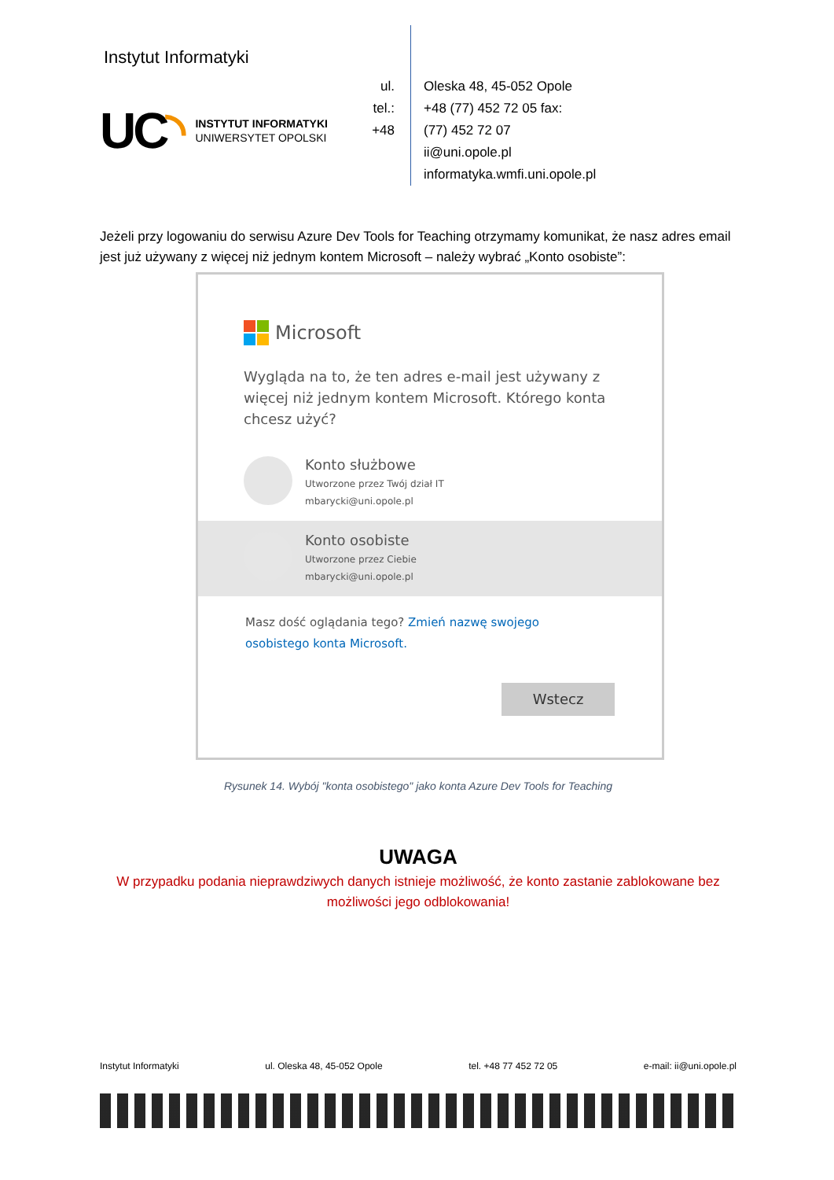Instytut Informatyki
UC◝
INSTYTUT INFORMATYKI
UNIWERSYTET OPOLSKI
ul.
tel.:
+48
Oleska 48, 45-052 Opole
+48 (77) 452 72 05 fax:
(77) 452 72 07
ii@uni.opole.pl
informatyka.wmfi.uni.opole.pl
Jeżeli przy logowaniu do serwisu Azure Dev Tools for Teaching otrzymamy komunikat, że nasz adres email jest już używany z więcej niż jednym kontem Microsoft – należy wybrać „Konto osobiste”:
Microsoft
Wygląda na to, że ten adres e-mail jest używany z więcej niż jednym kontem Microsoft. Którego konta chcesz użyć?
Konto służbowe
Utworzone przez Twój dział IT
mbarycki@uni.opole.pl
Konto osobiste
Utworzone przez Ciebie
mbarycki@uni.opole.pl
Masz dość oglądania tego? Zmień nazwę swojego osobistego konta Microsoft.
Wstecz
Rysunek 14. Wybój "konta osobistego" jako konta Azure Dev Tools for Teaching
UWAGA
W przypadku podania nieprawdziwych danych istnieje możliwość, że konto zastanie zablokowane bez możliwości jego odblokowania!
Instytut Informatyki ul. Oleska 48, 45-052 Opole tel. +48 77 452 72 05 e-mail: ii@uni.opole.pl